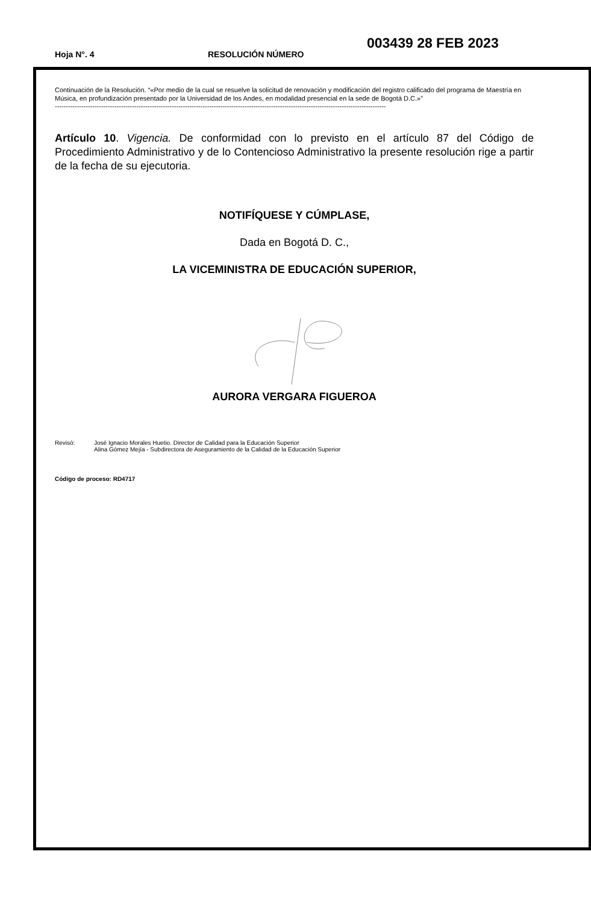Hoja N°. 4 RESOLUCIÓN NÚMERO
003439 28 FEB 2023
Continuación de la Resolución. “«Por medio de la cual se resuelve la solicitud de renovación y modificación del registro calificado del programa de Maestría en Música, en profundización presentado por la Universidad de los Andes, en modalidad presencial en la sede de Bogotá D.C.»”
------------------------------------------------------------------------------------------------------------------------------------------------------
Artículo 10. Vigencia. De conformidad con lo previsto en el artículo 87 del Código de Procedimiento Administrativo y de lo Contencioso Administrativo la presente resolución rige a partir de la fecha de su ejecutoria.
NOTIFÍQUESE Y CÚMPLASE,
Dada en Bogotá D. C.,
LA VICEMINISTRA DE EDUCACIÓN SUPERIOR,
AURORA VERGARA FIGUEROA
Revisó: José Ignacio Morales Huetio. Director de Calidad para la Educación Superior
Alina Gómez Mejía - Subdirectora de Aseguramiento de la Calidad de la Educación Superior
Código de proceso: RD4717